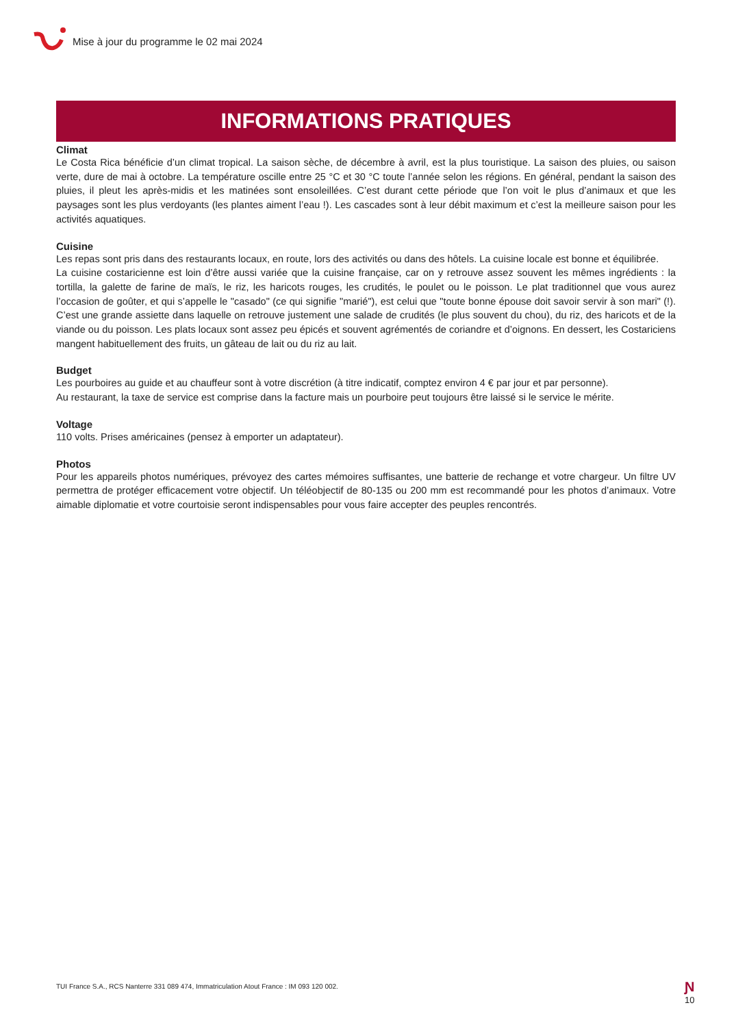Mise à jour du programme le 02 mai 2024
INFORMATIONS PRATIQUES
Climat
Le Costa Rica bénéficie d’un climat tropical. La saison sèche, de décembre à avril, est la plus touristique. La saison des pluies, ou saison verte, dure de mai à octobre. La température oscille entre 25 °C et 30 °C toute l’année selon les régions. En général, pendant la saison des pluies, il pleut les après-midis et les matinées sont ensoleillées. C’est durant cette période que l’on voit le plus d’animaux et que les paysages sont les plus verdoyants (les plantes aiment l’eau !). Les cascades sont à leur débit maximum et c’est la meilleure saison pour les activités aquatiques.
Cuisine
Les repas sont pris dans des restaurants locaux, en route, lors des activités ou dans des hôtels. La cuisine locale est bonne et équilibrée.
La cuisine costaricienne est loin d’être aussi variée que la cuisine française, car on y retrouve assez souvent les mêmes ingrédients : la tortilla, la galette de farine de maïs, le riz, les haricots rouges, les crudités, le poulet ou le poisson. Le plat traditionnel que vous aurez l’occasion de goûter, et qui s’appelle le "casado" (ce qui signifie "marié"), est celui que "toute bonne épouse doit savoir servir à son mari" (!). C’est une grande assiette dans laquelle on retrouve justement une salade de crudités (le plus souvent du chou), du riz, des haricots et de la viande ou du poisson. Les plats locaux sont assez peu épicés et souvent agrémentés de coriandre et d’oignons. En dessert, les Costariciens mangent habituellement des fruits, un gâteau de lait ou du riz au lait.
Budget
Les pourboires au guide et au chauffeur sont à votre discrétion (à titre indicatif, comptez environ 4 € par jour et par personne).
Au restaurant, la taxe de service est comprise dans la facture mais un pourboire peut toujours être laissé si le service le mérite.
Voltage
110 volts. Prises américaines (pensez à emporter un adaptateur).
Photos
Pour les appareils photos numériques, prévoyez des cartes mémoires suffisantes, une batterie de rechange et votre chargeur. Un filtre UV permettra de protéger efficacement votre objectif. Un téléobjectif de 80-135 ou 200 mm est recommandé pour les photos d’animaux. Votre aimable diplomatie et votre courtoisie seront indispensables pour vous faire accepter des peuples rencontrés.
TUI France S.A., RCS Nanterre 331 089 474, Immatriculation Atout France : IM 093 120 002.
Ɲ
10